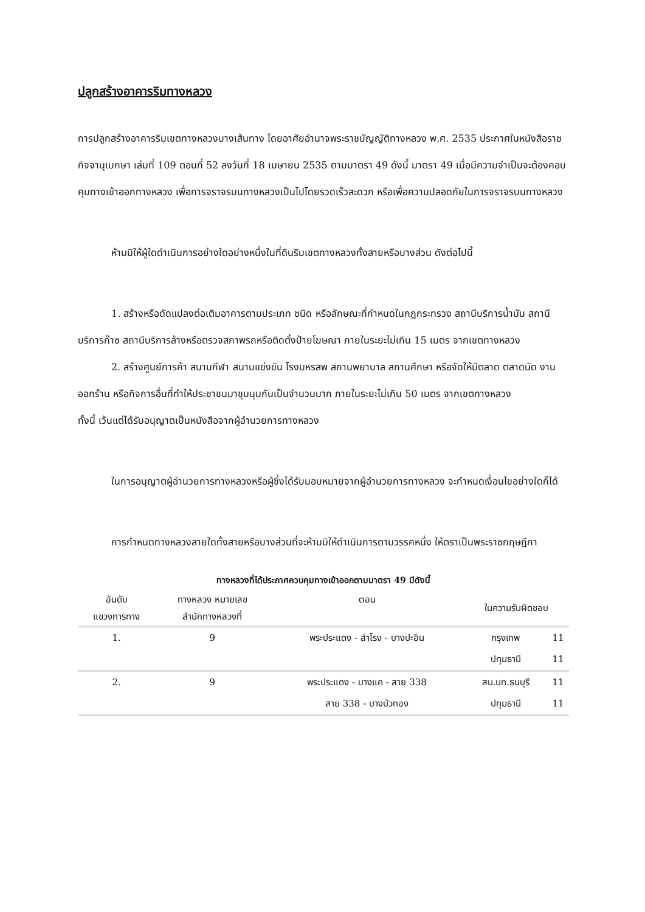ปลูกสร้างอาคารริมทางหลวง
การปลูกสร้างอาคารริมเขตทางหลวงบางเส้นทาง โดยอาศัยอำนาจพระราชบัญญัติทางหลวง พ.ศ. 2535 ประกาศในหนังสือราชกิจจานุเบกษา เล่มที่ 109 ตอนที่ 52 ลงวันที่ 18 เมษายน 2535 ตามมาตรา 49 ดังนี้ มาตรา 49 เมื่อมีความจำเป็นจะต้องคอบคุมทางเข้าออกทางหลวง เพื่อการจราจรบนทางหลวงเป็นไปโดยรวดเร็วสะดวก หรือเพื่อความปลอดภัยในการจราจรบนทางหลวง
ห้ามมิให้ผู้ใดดำเนินการอย่างใดอย่างหนึ่งในที่ดินริมเขตทางหลวงทั้งสายหรือบางส่วน ดังต่อไปนี้
1. สร้างหรือดัดแปลงต่อเติมอาคารตามประเภท ชนิด หรือลักษณะที่กำหนดในกฎกระทรวง สถานีบริการน้ำมัน สถานีบริการก๊าซ สถานีบริการล้างหรือตรวจสภาพรถหรือติดตั้งป้ายโฆษณา ภายในระยะไม่เกิน 15 เมตร จากเขตทางหลวง
2. สร้างศูนย์การค้า สนามกีฬา สนามแข่งขัน โรงมหรสพ สถานพยาบาล สถานศึกษา หรือจัดให้มีตลาด ตลาดนัด งานออกร้าน หรือกิจการอื่นที่ทำให้ประชาชนมาชุมนุมกันเป็นจำนวนมาก ภายในระยะไม่เกิน 50 เมตร จากเขตทางหลวง
ทั้งนี้ เว้นแต่ได้รับอนุญาตเป็นหนังสือจากผู้อำนวยการทางหลวง
ในการอนุญาตผู้อำนวยการทางหลวงหรือผู้ซึ่งได้รับมอบหมายจากผู้อำนวยการทางหลวง จะกำหนดเงื่อนไขอย่างใดก็ได้
การกำหนดทางหลวงสายใดทั้งสายหรือบางส่วนที่จะห้ามมิให้ดำเนินการตามวรรคหนึ่ง ให้ตราเป็นพระราชกฤษฎีกา
ทางหลวงที่ได้ประกาศควบคุมทางเข้าออกตามมาตรา 49 มีดังนี้
| อันดับ แขวงการทาง | ทางหลวง หมายเลข สำนักทางหลวงที่ | ตอน | ในความรับผิดชอบ | |
| --- | --- | --- | --- | --- |
| 1. | 9 | พระประแดง - สำโรง - บางปะอิน | กรุงเทพ | 11 |
| | | | ปทุมธานี | 11 |
| 2. | 9 | พระประแดง - บางแค - สาย 338 | สน.บท.ธนบุรี | 11 |
| | | สาย 338 - บางบัวทอง | ปทุมธานี | 11 |